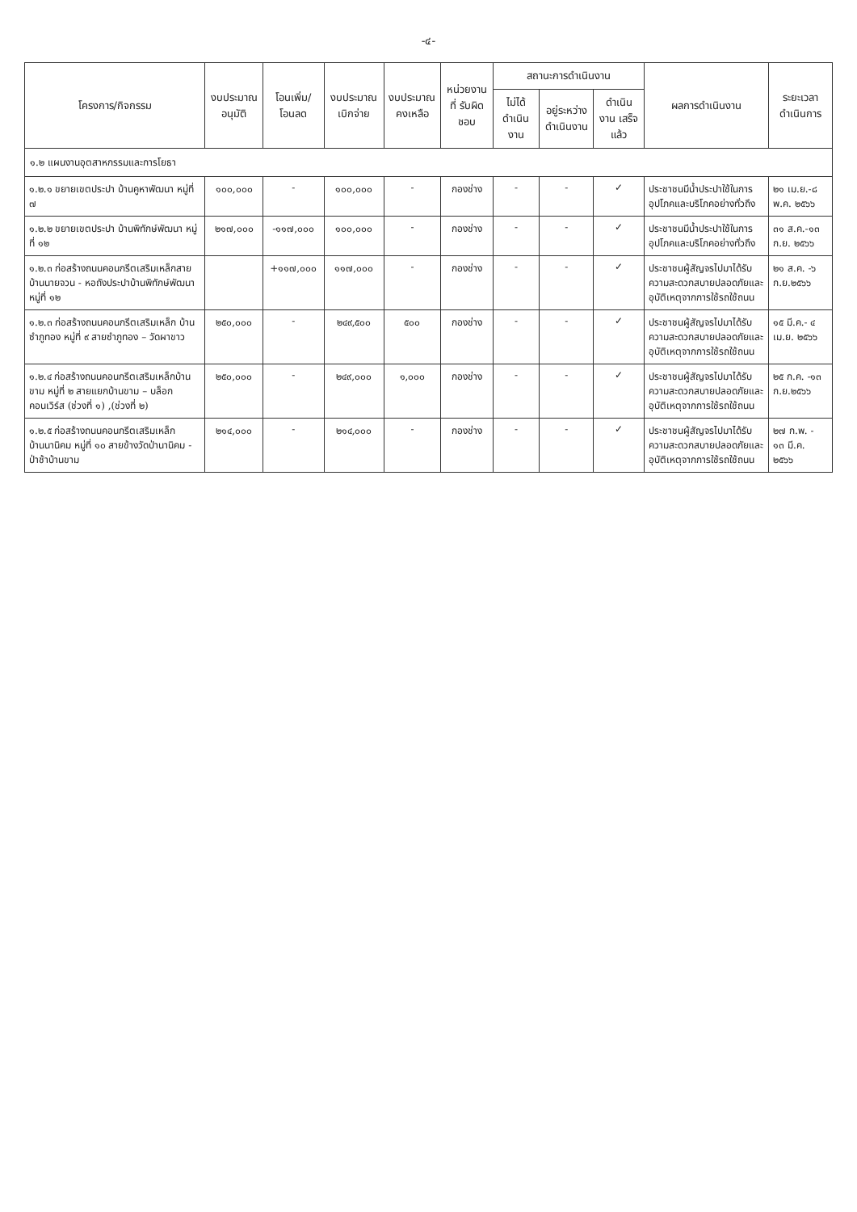-๔-
| โครงการ/กิจกรรม | งบประมาณ อนุมัติ | โอนเพิ่ม/ โอนลด | งบประมาณ เบิกจ่าย | งบประมาณ คงเหลือ | หน่วยงานที่ รับผิดชอบ | สถานะการดำเนินงาน | | | ผลการดำเนินงาน | ระยะเวลา ดำเนินการ |
| --- | --- | --- | --- | --- | --- | --- | --- | --- | --- | --- |
| | | | | | | ไม่ได้ ดำเนินงาน | อยู่ระหว่าง ดำเนินงาน | ดำเนินงาน เสร็จแล้ว | | |
| ๑.๒ แผนงานอุตสาหกรรมและการโยธา | | | | | | | | | | |
| ๑.๒.๑ ขยายเขตประปา บ้านคูหาพัฒนา หมู่ที่ ๗ | ๑๐๐,๐๐๐ | - | ๑๐๐,๐๐๐ | - | กองช่าง | - | - | ✓ | ประชาชนมีน้ำประปาใช้ในการอุปโภคและบริโภคอย่างทั่วถึง | ๒๑ เม.ย.-๘ พ.ค. ๒๕๖๖ |
| ๑.๒.๒ ขยายเขตประปา บ้านพิทักษ์พัฒนา หมู่ที่ ๑๒ | ๒๑๗,๐๐๐ | -๑๑๗,๐๐๐ | ๑๐๐,๐๐๐ | - | กองช่าง | - | - | ✓ | ประชาชนมีน้ำประปาใช้ในการอุปโภคและบริโภคอย่างทั่วถึง | ๓๑ ส.ค.-๑๓ ก.ย. ๒๕๖๖ |
| ๑.๒.๓ ก่อสร้างถนนคอนกรีตเสริมเหล็กสายบ้านนายจวน - หอถังประปาบ้านพิทักษ์พัฒนา หมู่ที่ ๑๒ | | +๑๑๗,๐๐๐ | ๑๑๗,๐๐๐ | - | กองช่าง | - | - | ✓ | ประชาชนผู้สัญจรไปมาได้รับความสะดวกสบายปลอดภัยและอุบัติเหตุจากการใช้รถใช้ถนน | ๒๑ ส.ค. -๖ ก.ย.๒๕๖๖ |
| ๑.๒.๓ ก่อสร้างถนนคอนกรีตเสริมเหล็ก บ้านซำภูทอง หมู่ที่ ๙ สายซำภูทอง – วัดผาขาว | ๒๕๐,๐๐๐ | - | ๒๔๙,๕๐๐ | ๕๐๐ | กองช่าง | - | - | ✓ | ประชาชนผู้สัญจรไปมาได้รับความสะดวกสบายปลอดภัยและอุบัติเหตุจากการใช้รถใช้ถนน | ๑๕ มี.ค.- ๔ เม.ย. ๒๕๖๖ |
| ๑.๒.๔ ก่อสร้างถนนคอนกรีตเสริมเหล็กบ้านขาม หมู่ที่ ๒ สายแยกบ้านขาม – บล็อกคอนเวิร์ส (ช่วงที่ ๑) ,(ช่วงที่ ๒) | ๒๕๐,๐๐๐ | - | ๒๔๙,๐๐๐ | ๑,๐๐๐ | กองช่าง | - | - | ✓ | ประชาชนผู้สัญจรไปมาได้รับความสะดวกสบายปลอดภัยและอุบัติเหตุจากการใช้รถใช้ถนน | ๒๕ ก.ค. -๑๓ ก.ย.๒๕๖๖ |
| ๑.๒.๕ ก่อสร้างถนนคอนกรีตเสริมเหล็กบ้านนานิคม หมู่ที่ ๑๐ สายข้างวัดป่านานิคม - ป่าช้าบ้านขาม | ๒๑๔,๐๐๐ | - | ๒๑๔,๐๐๐ | - | กองช่าง | - | - | ✓ | ประชาชนผู้สัญจรไปมาได้รับความสะดวกสบายปลอดภัยและอุบัติเหตุจากการใช้รถใช้ถนน | ๒๗ ก.พ. - ๑๓ มี.ค. ๒๕๖๖ |